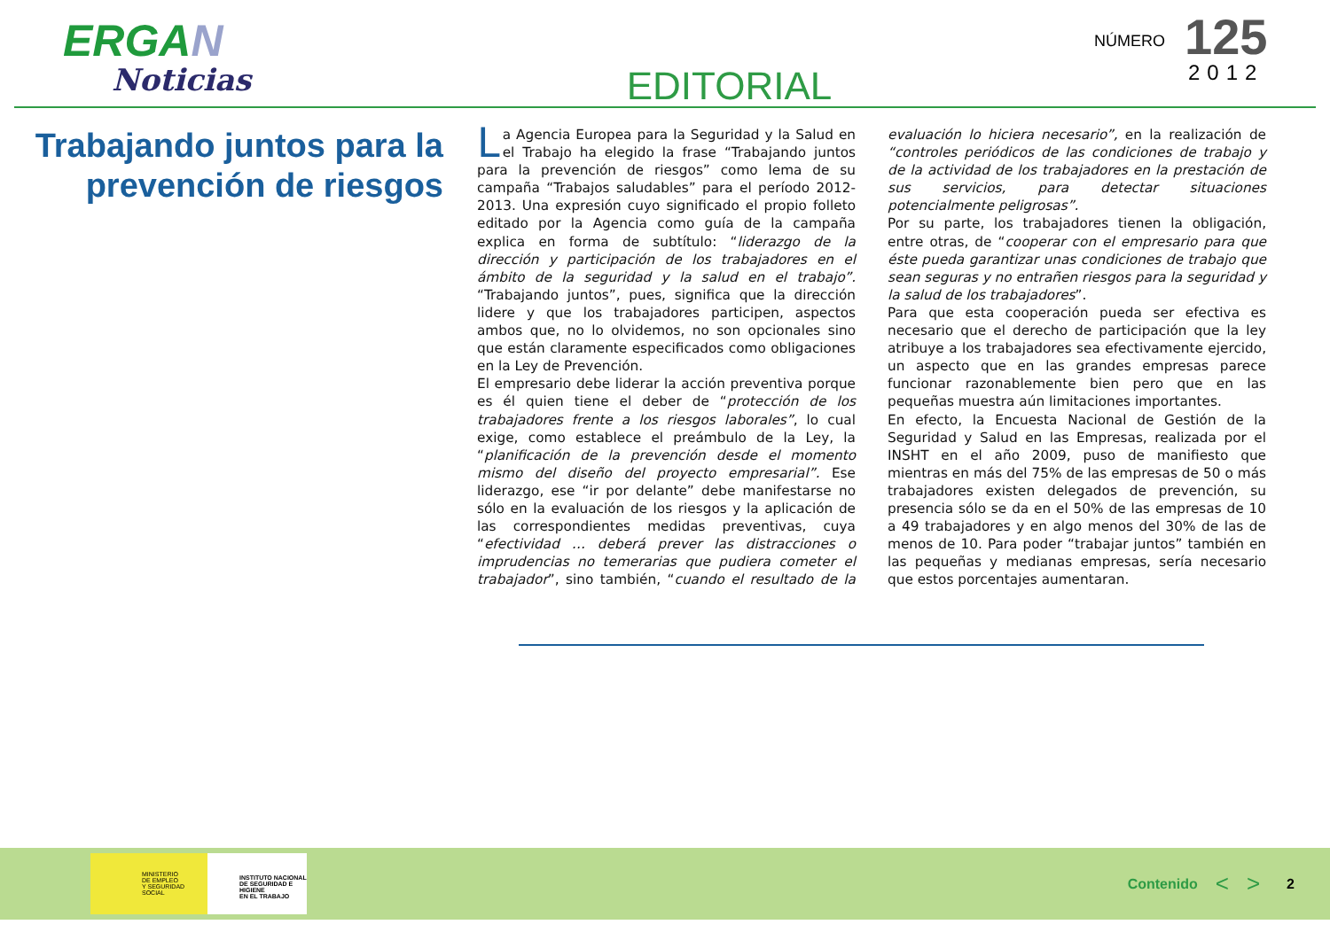ERGAN
Noticias
EDITORIAL
NÚMERO
125
2012
Trabajando juntos para la prevención de riesgos
La Agencia Europea para la Seguridad y la Salud en el Trabajo ha elegido la frase “Trabajando juntos para la prevención de riesgos” como lema de su campaña “Trabajos saludables” para el período 2012-2013. Una expresión cuyo significado el propio folleto editado por la Agencia como guía de la campaña explica en forma de subtítulo: “liderazgo de la dirección y participación de los trabajadores en el ámbito de la seguridad y la salud en el trabajo”. “Trabajando juntos”, pues, significa que la dirección lidere y que los trabajadores participen, aspectos ambos que, no lo olvidemos, no son opcionales sino que están claramente especificados como obligaciones en la Ley de Prevención.
El empresario debe liderar la acción preventiva porque es él quien tiene el deber de “protección de los trabajadores frente a los riesgos laborales”, lo cual exige, como establece el preámbulo de la Ley, la “planificación de la prevención desde el momento mismo del diseño del proyecto empresarial”. Ese liderazgo, ese “ir por delante” debe manifestarse no sólo en la evaluación de los riesgos y la aplicación de las correspondientes medidas preventivas, cuya “efectividad … deberá prever las distracciones o imprudencias no temerarias que pudiera cometer el trabajador”, sino también, “cuando el resultado de la evaluación lo hiciera necesario”, en la realización de “controles periódicos de las condiciones de trabajo y de la actividad de los trabajadores en la prestación de sus servicios, para detectar situaciones potencialmente peligrosas”.
Por su parte, los trabajadores tienen la obligación, entre otras, de “cooperar con el empresario para que éste pueda garantizar unas condiciones de trabajo que sean seguras y no entrañen riesgos para la seguridad y la salud de los trabajadores”.
Para que esta cooperación pueda ser efectiva es necesario que el derecho de participación que la ley atribuye a los trabajadores sea efectivamente ejercido, un aspecto que en las grandes empresas parece funcionar razonablemente bien pero que en las pequeñas muestra aún limitaciones importantes.
En efecto, la Encuesta Nacional de Gestión de la Seguridad y Salud en las Empresas, realizada por el INSHT en el año 2009, puso de manifiesto que mientras en más del 75% de las empresas de 50 o más trabajadores existen delegados de prevención, su presencia sólo se da en el 50% de las empresas de 10 a 49 trabajadores y en algo menos del 30% de las de menos de 10. Para poder “trabajar juntos” también en las pequeñas y medianas empresas, sería necesario que estos porcentajes aumentaran.
MINISTERIO
DE EMPLEO
Y SEGURIDAD SOCIAL
INSTITUTO NACIONAL
DE SEGURIDAD E HIGIENE
EN EL TRABAJO
Contenido < > 2